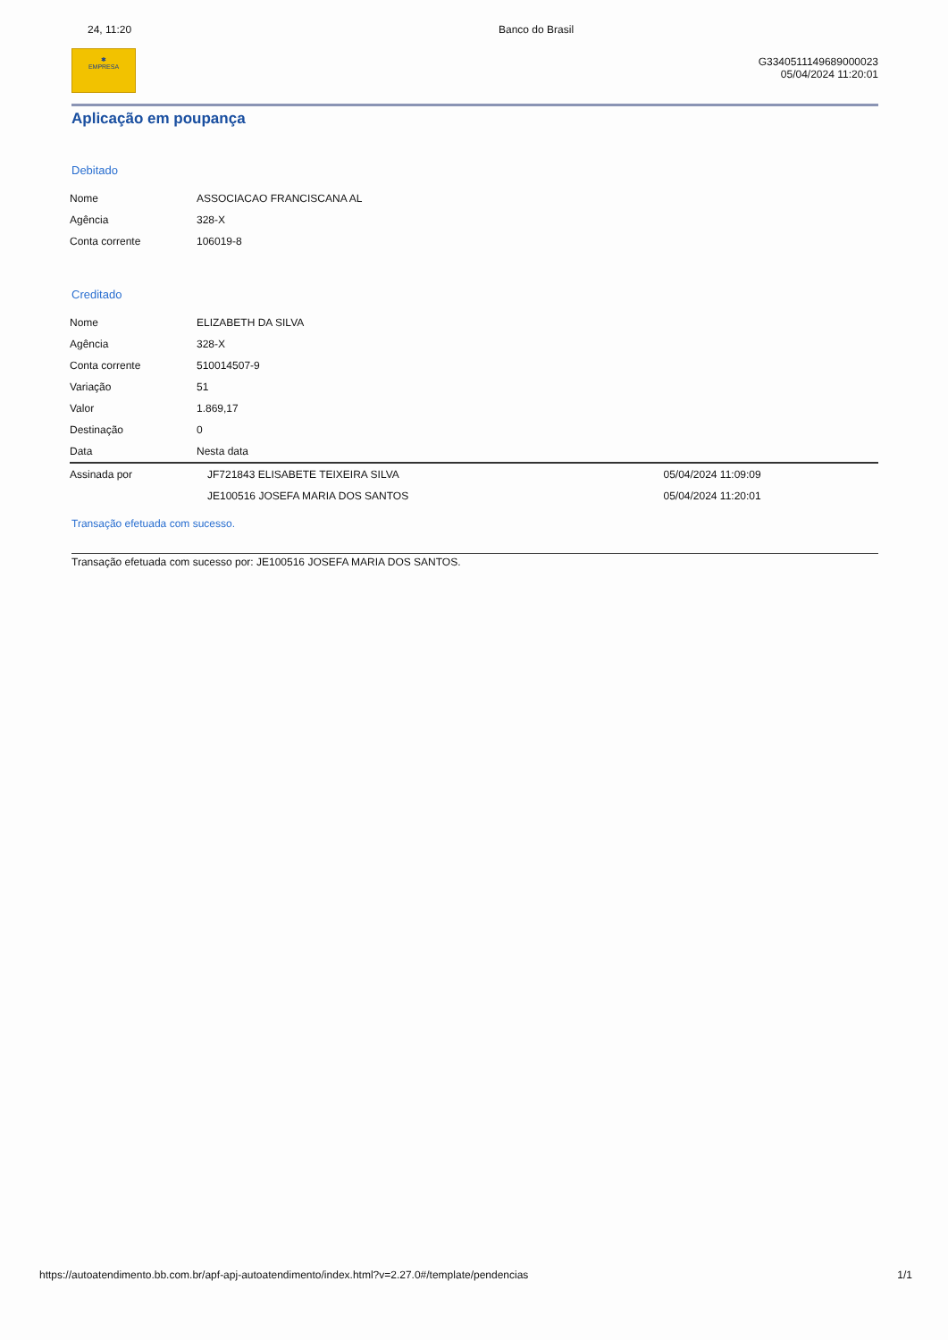24, 11:20 Banco do Brasil
✱
EMPRESA
G3340511149689000023
05/04/2024 11:20:01
Aplicação em poupança
Debitado
| Nome | ASSOCIACAO FRANCISCANA AL |
| Agência | 328-X |
| Conta corrente | 106019-8 |
Creditado
| Nome | ELIZABETH DA SILVA | |
| Agência | 328-X | |
| Conta corrente | 510014507-9 | |
| Variação | 51 | |
| Valor | 1.869,17 | |
| Destinação | 0 | |
| Data | Nesta data | |
| Assinada por | JF721843 ELISABETE TEIXEIRA SILVA | 05/04/2024 11:09:09 |
| | JE100516 JOSEFA MARIA DOS SANTOS | 05/04/2024 11:20:01 |
Transação efetuada com sucesso.
Transação efetuada com sucesso por: JE100516 JOSEFA MARIA DOS SANTOS.
https://autoatendimento.bb.com.br/apf-apj-autoatendimento/index.html?v=2.27.0#/template/pendencias 1/1